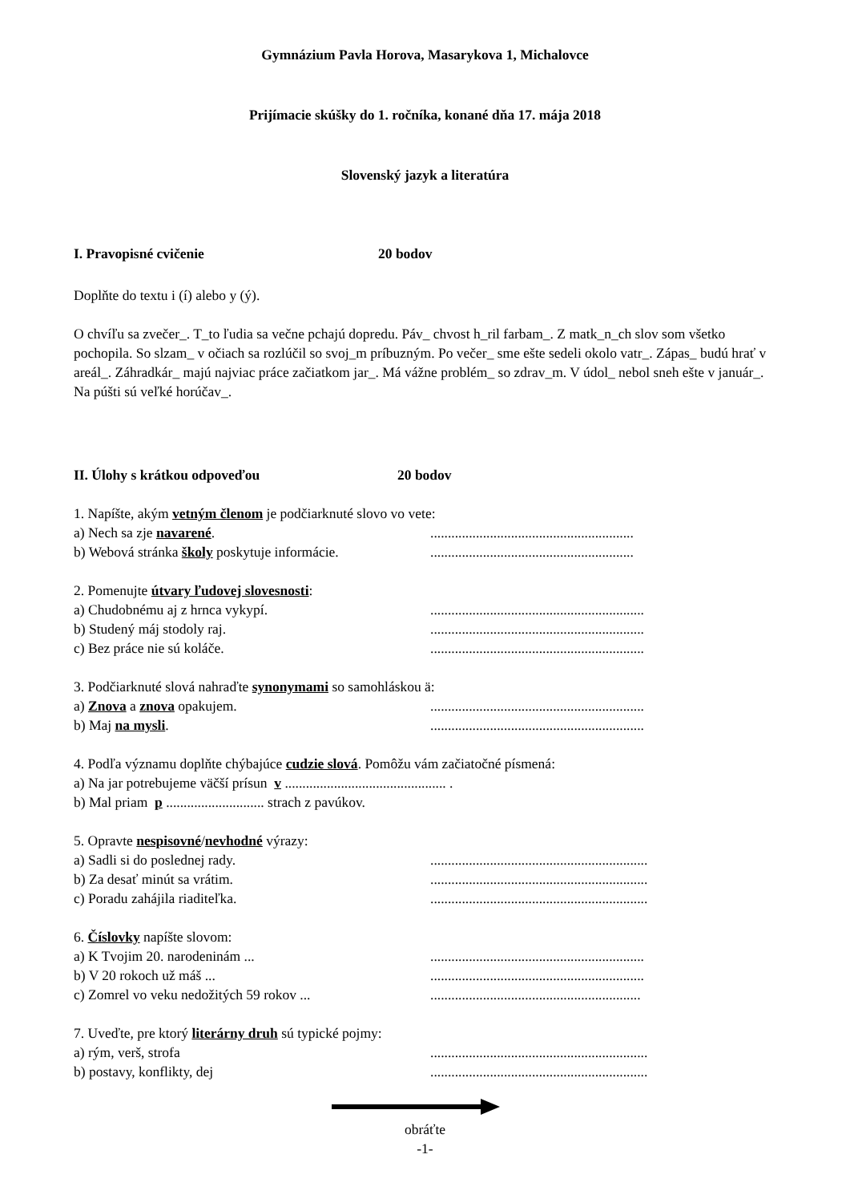Gymnázium Pavla Horova, Masarykova 1, Michalovce
Prijímacie skúšky do 1. ročníka, konané dňa 17. mája 2018
Slovenský jazyk a literatúra
I. Pravopisné cvičenie 20 bodov
Doplňte do textu i (í) alebo y (ý).
O chvíľu sa zvečer_. T_to ľudia sa večne pchajú dopredu. Páv_ chvost h_ril farbam_. Z matk_n_ch slov som všetko pochopila. So slzam_ v očiach sa rozlúčil so svoj_m príbuzným. Po večer_ sme ešte sedeli okolo vatr_. Zápas_ budú hrať v areál_. Záhradkár_ majú najviac práce začiatkom jar_. Má vážne problém_ so zdrav_m. V údol_ nebol sneh ešte v január_. Na púšti sú veľké horúčav_.
II. Úlohy s krátkou odpoveďou 20 bodov
1. Napíšte, akým vetným členom je podčiarknuté slovo vo vete:
a) Nech sa zje navarené...........................................................
b) Webová stránka školy poskytuje informácie...........................................................
2. Pomenujte útvary ľudovej slovesnosti:
a) Chudobnému aj z hrnca vykypí..............................................................
b) Studený máj stodoly raj..............................................................
c) Bez práce nie sú koláče..............................................................
3. Podčiarknuté slová nahraďte synonymami so samohláskou ä:
a) Znova a znova opakujem..............................................................
b) Maj na mysli..............................................................
4. Podľa významu doplňte chýbajúce cudzie slová. Pomôžu vám začiatočné písmená:
a) Na jar potrebujeme väčší prísun v .............................................. .
b) Mal priam p ............................ strach z pavúkov.
5. Opravte nespisovné/nevhodné výrazy:
a) Sadli si do poslednej rady...............................................................
b) Za desať minút sa vrátim...............................................................
c) Poradu zahájila riaditeľka...............................................................
6. Číslovky napíšte slovom:
a) K Tvojim 20. narodeninám ................................................................
b) V 20 rokoch už máš ................................................................
c) Zomrel vo veku nedožitých 59 rokov ...............................................................
7. Uveďte, pre ktorý literárny druh sú typické pojmy:
a) rým, verš, strofa..............................................................
b) postavy, konflikty, dej..............................................................
obráťte
-1-